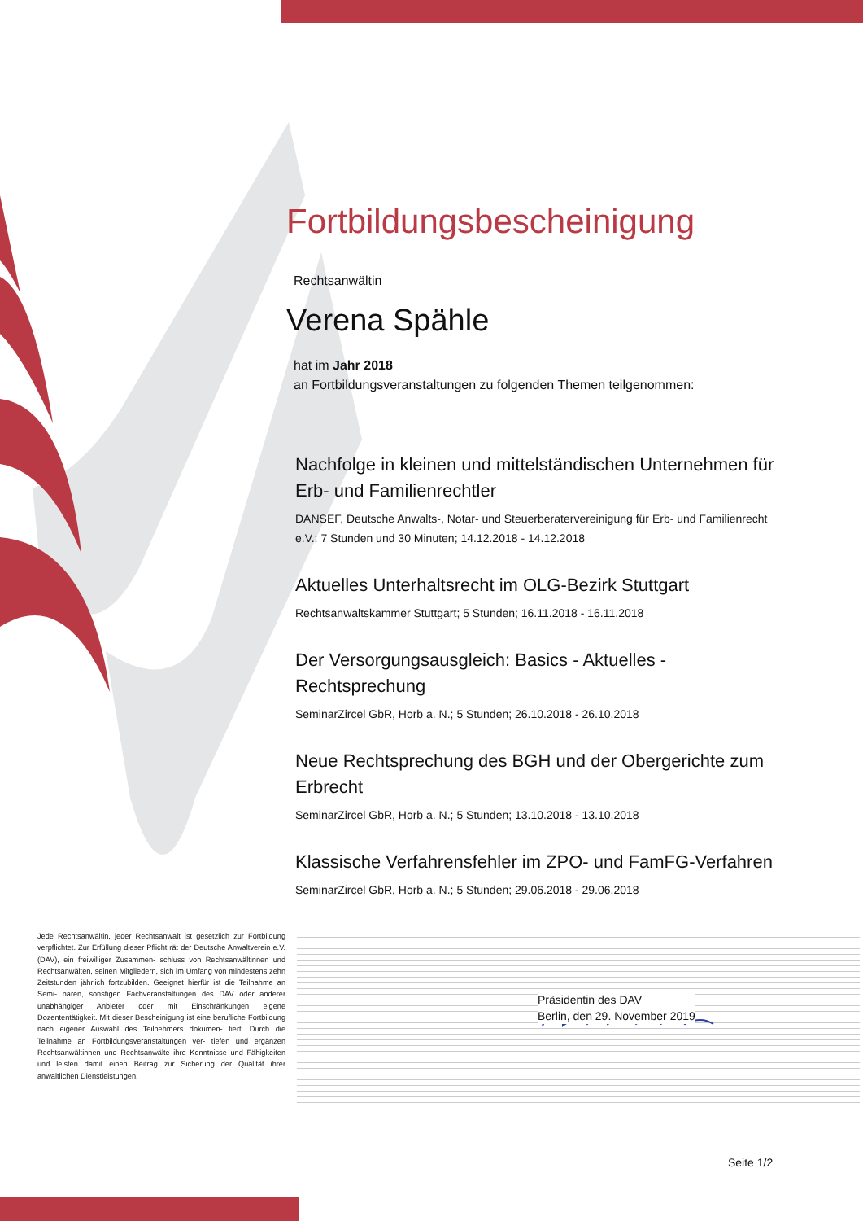Fortbildungsbescheinigung
Rechtsanwältin
Verena Spähle
hat im Jahr 2018
an Fortbildungsveranstaltungen zu folgenden Themen teilgenommen:
Nachfolge in kleinen und mittelständischen Unternehmen für Erb- und Familienrechtler
DANSEF, Deutsche Anwalts-, Notar- und Steuerberatervereinigung für Erb- und Familienrecht e.V.; 7 Stunden und 30 Minuten; 14.12.2018 - 14.12.2018
Aktuelles Unterhaltsrecht im OLG-Bezirk Stuttgart
Rechtsanwaltskammer Stuttgart; 5 Stunden; 16.11.2018 - 16.11.2018
Der Versorgungsausgleich: Basics - Aktuelles - Rechtsprechung
SeminarZircel GbR, Horb a. N.; 5 Stunden; 26.10.2018 - 26.10.2018
Neue Rechtsprechung des BGH und der Obergerichte zum Erbrecht
SeminarZircel GbR, Horb a. N.; 5 Stunden; 13.10.2018 - 13.10.2018
Klassische Verfahrensfehler im ZPO- und FamFG-Verfahren
SeminarZircel GbR, Horb a. N.; 5 Stunden; 29.06.2018 - 29.06.2018
Jede Rechtsanwältin, jeder Rechtsanwalt ist gesetzlich zur Fortbildung verpflichtet. Zur Erfüllung dieser Pflicht rät der Deutsche Anwaltverein e.V. (DAV), ein freiwilliger Zusammen- schluss von Rechtsanwältinnen und Rechtsanwälten, seinen Mitgliedern, sich im Umfang von mindestens zehn Zeitstunden jährlich fortzubilden. Geeignet hierfür ist die Teilnahme an Semi- naren, sonstigen Fachveranstaltungen des DAV oder anderer unabhängiger Anbieter oder mit Einschränkungen eigene Dozententätigkeit. Mit dieser Bescheinigung ist eine berufliche Fortbildung nach eigener Auswahl des Teilnehmers dokumen- tiert. Durch die Teilnahme an Fortbildungsveranstaltungen ver- tiefen und ergänzen Rechtsanwältinnen und Rechtsanwälte ihre Kenntnisse und Fähigkeiten und leisten damit einen Beitrag zur Sicherung der Qualität ihrer anwaltlichen Dienstleistungen.
Präsidentin des DAV
Berlin, den 29. November 2019
Seite 1/2